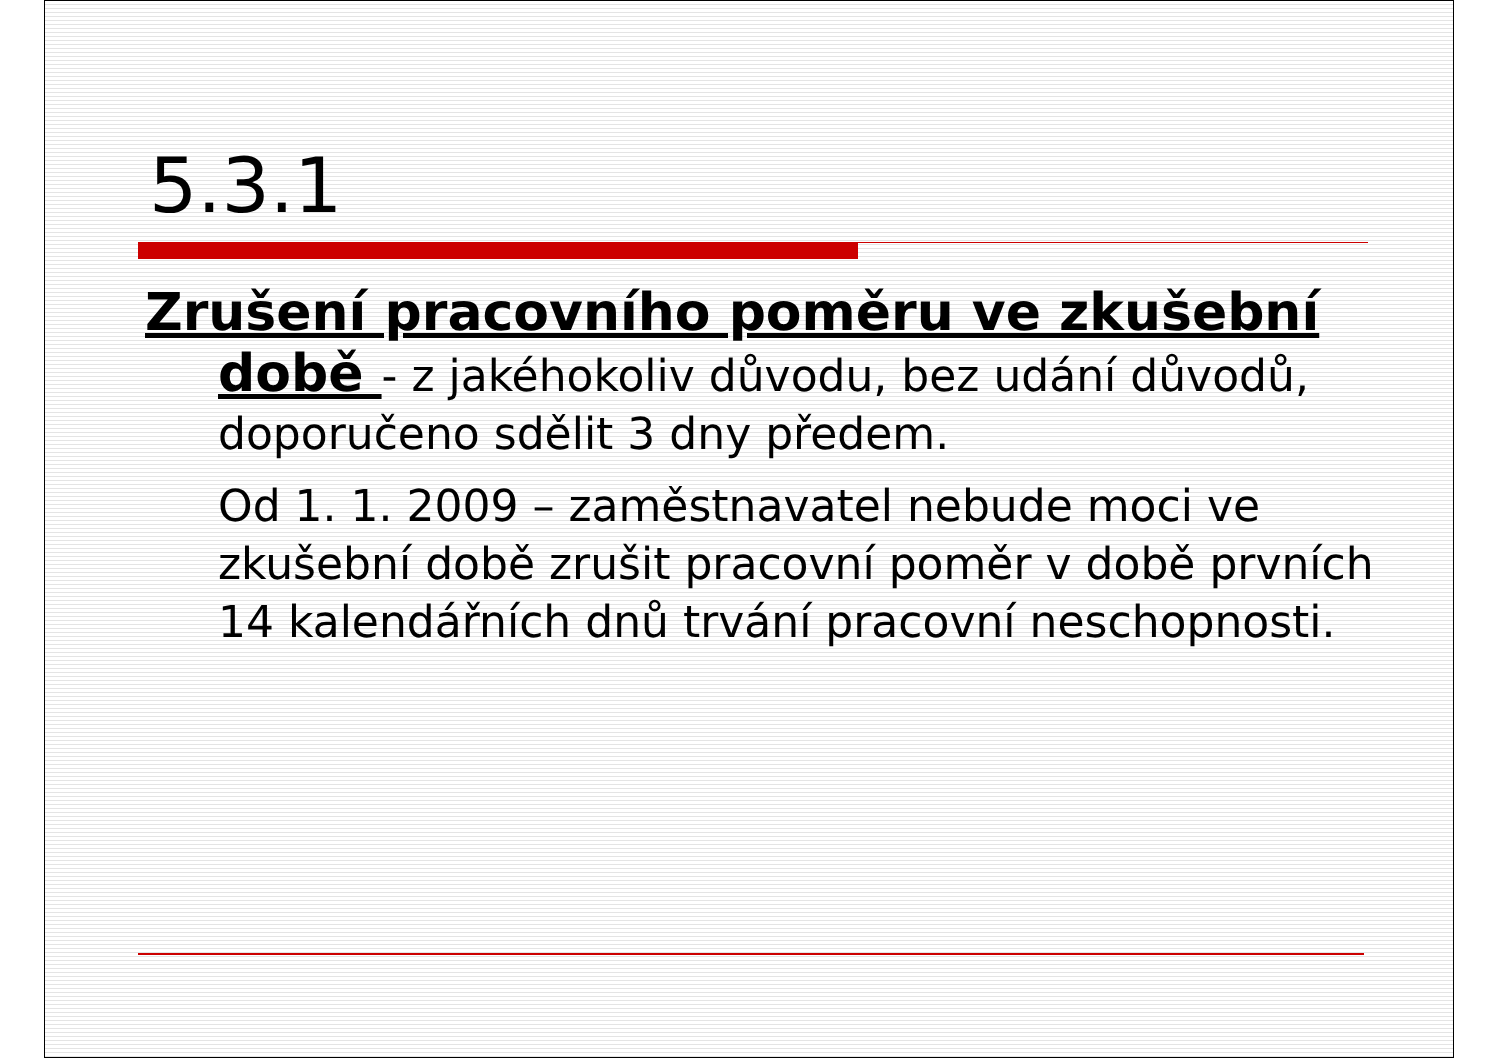5.3.1
Zrušení pracovního poměru ve zkušební době - z jakéhokoliv důvodu, bez udání důvodů, doporučeno sdělit 3 dny předem.
Od 1. 1. 2009 – zaměstnavatel nebude moci ve zkušební době zrušit pracovní poměr v době prvních 14 kalendářních dnů trvání pracovní neschopnosti.